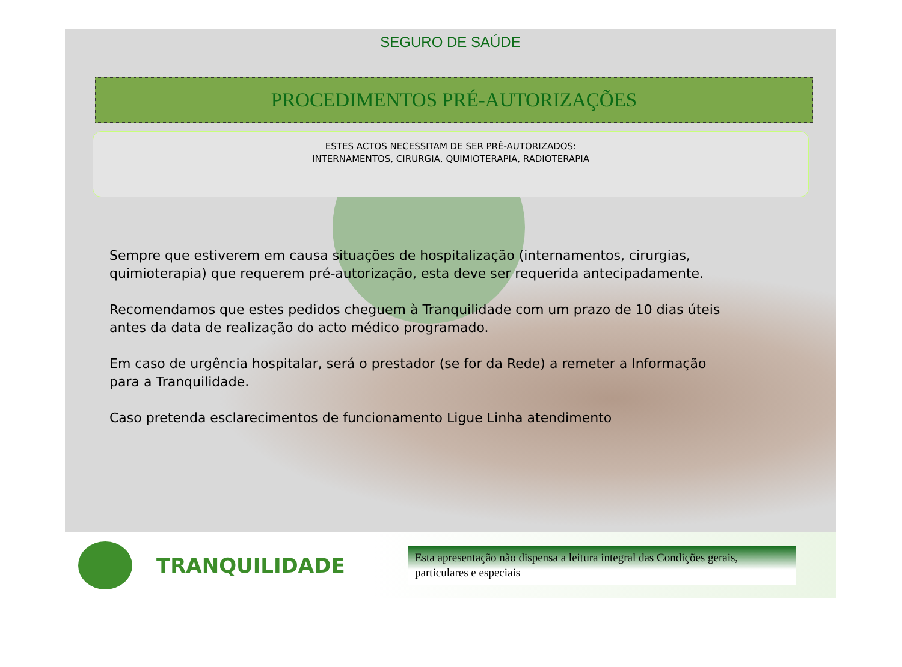SEGURO DE SAÚDE
PROCEDIMENTOS PRÉ-AUTORIZAÇÕES
ESTES ACTOS NECESSITAM DE SER PRÉ-AUTORIZADOS:
INTERNAMENTOS, CIRURGIA, QUIMIOTERAPIA, RADIOTERAPIA
Sempre que estiverem em causa situações de hospitalização (internamentos, cirurgias, quimioterapia) que requerem pré-autorização, esta deve ser requerida antecipadamente.
Recomendamos que estes pedidos cheguem à Tranquilidade com um prazo de 10 dias úteis antes da data de realização do acto médico programado.
Em caso de urgência hospitalar, será o prestador (se for da Rede) a remeter a Informação para a Tranquilidade.
Caso pretenda esclarecimentos de funcionamento Ligue Linha atendimento
TRANQUILIDADE
Esta apresentação não dispensa a leitura integral das Condições gerais, particulares e especiais